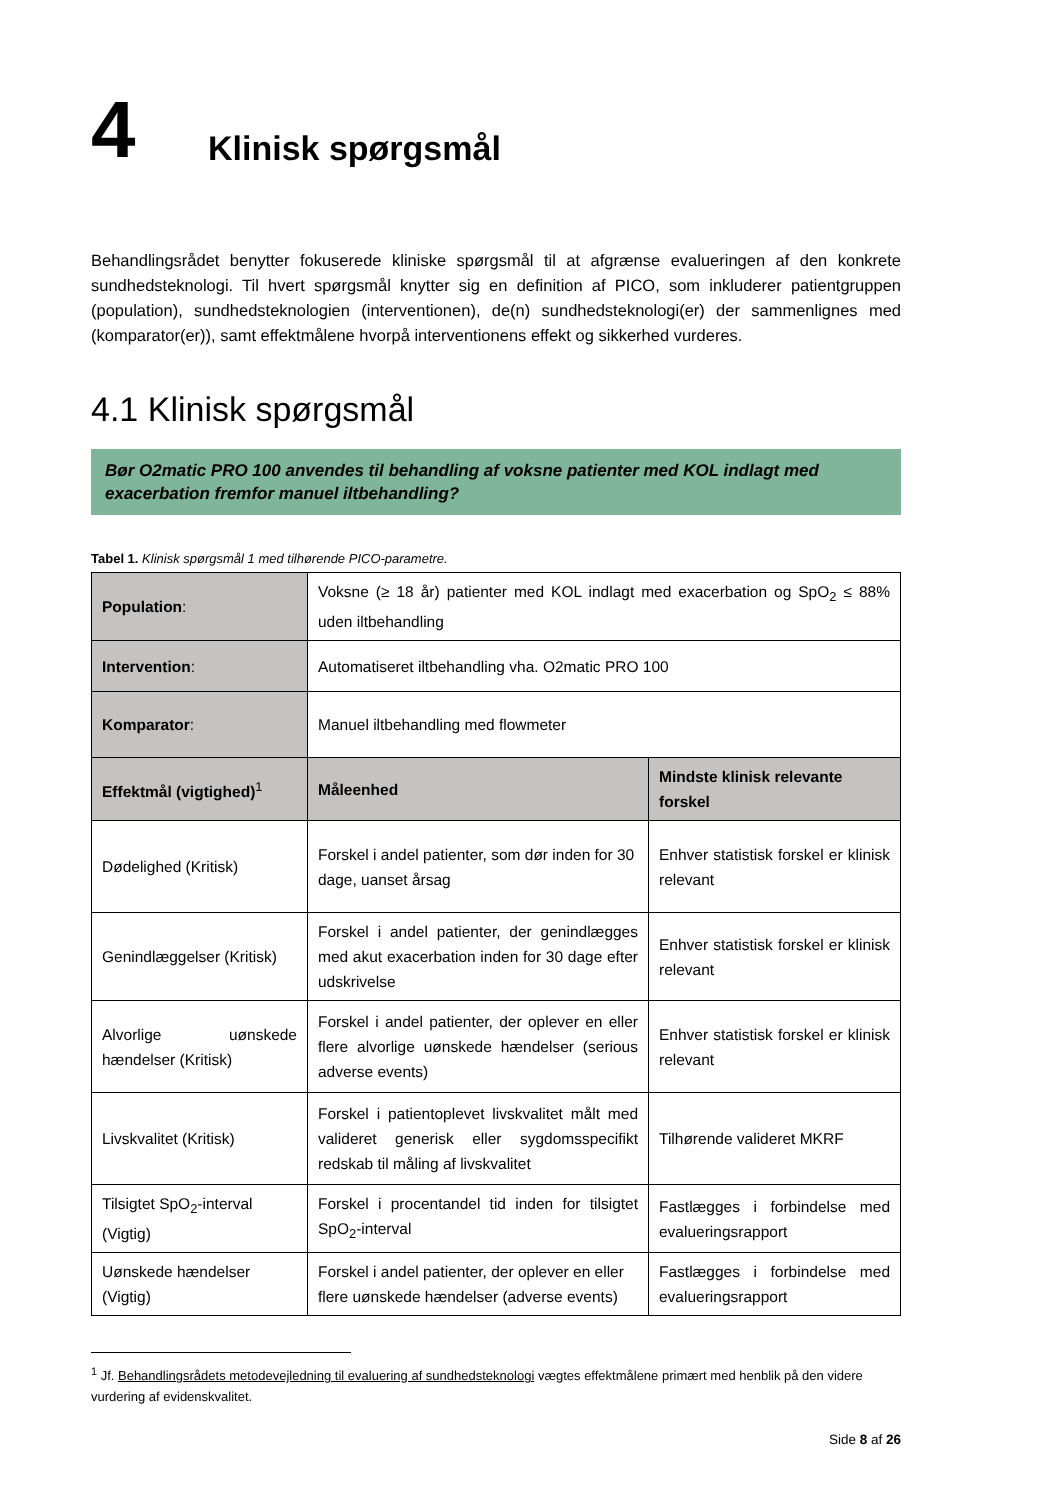4 Klinisk spørgsmål
Behandlingsrådet benytter fokuserede kliniske spørgsmål til at afgrænse evalueringen af den konkrete sundhedsteknologi. Til hvert spørgsmål knytter sig en definition af PICO, som inkluderer patientgruppen (population), sundhedsteknologien (interventionen), de(n) sundhedsteknologi(er) der sammenlignes med (komparator(er)), samt effektmålene hvorpå interventionens effekt og sikkerhed vurderes.
4.1 Klinisk spørgsmål
Bør O2matic PRO 100 anvendes til behandling af voksne patienter med KOL indlagt med exacerbation fremfor manuel iltbehandling?
Tabel 1. Klinisk spørgsmål 1 med tilhørende PICO-parametre.
| Population : | Voksne (≥ 18 år) patienter med KOL indlagt med exacerbation og SpO<sub>2</sub> ≤ 88% uden iltbehandling | |
| Intervention : | Automatiseret iltbehandling vha. O2matic PRO 100 | |
| Komparator : | Manuel iltbehandling med flowmeter | |
| Effektmål (vigtighed)<sup>1</sup> | Måleenhed | Mindste klinisk relevante forskel |
| Dødelighed (Kritisk) | Forskel i andel patienter, som dør inden for 30 dage, uanset årsag | Enhver statistisk forskel er klinisk relevant |
| Genindlæggelser (Kritisk) | Forskel i andel patienter, der genindlægges med akut exacerbation inden for 30 dage efter udskrivelse | Enhver statistisk forskel er klinisk relevant |
| Alvorlige uønskede hændelser (Kritisk) | Forskel i andel patienter, der oplever en eller flere alvorlige uønskede hændelser (serious adverse events) | Enhver statistisk forskel er klinisk relevant |
| Livskvalitet (Kritisk) | Forskel i patientoplevet livskvalitet målt med valideret generisk eller sygdomsspecifikt redskab til måling af livskvalitet | Tilhørende valideret MKRF |
| Tilsigtet SpO<sub>2</sub>-interval (Vigtig) | Forskel i procentandel tid inden for tilsigtet SpO<sub>2</sub>-interval | Fastlægges i forbindelse med evalueringsrapport |
| Uønskede hændelser (Vigtig) | Forskel i andel patienter, der oplever en eller flere uønskede hændelser (adverse events) | Fastlægges i forbindelse med evalueringsrapport |
<sup>1</sup> Jf. Behandlingsrådets metodevejledning til evaluering af sundhedsteknologi vægtes effektmålene primært med henblik på den videre vurdering af evidenskvalitet.
Side 8 af 26